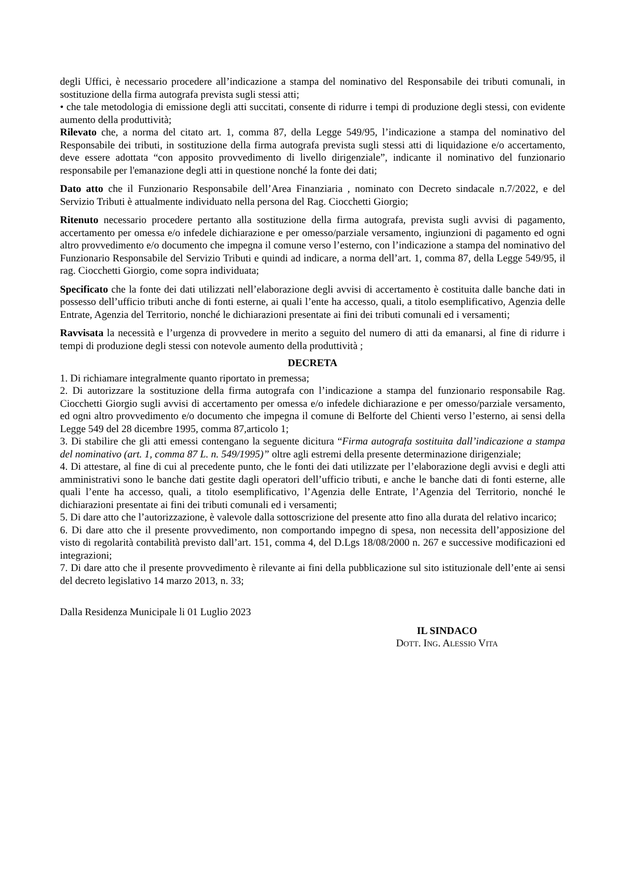degli Uffici, è necessario procedere all’indicazione a stampa del nominativo del Responsabile dei tributi comunali, in sostituzione della firma autografa prevista sugli stessi atti;
• che tale metodologia di emissione degli atti succitati, consente di ridurre i tempi di produzione degli stessi, con evidente aumento della produttività;
Rilevato che, a norma del citato art. 1, comma 87, della Legge 549/95, l’indicazione a stampa del nominativo del Responsabile dei tributi, in sostituzione della firma autografa prevista sugli stessi atti di liquidazione e/o accertamento, deve essere adottata “con apposito provvedimento di livello dirigenziale”, indicante il nominativo del funzionario responsabile per l'emanazione degli atti in questione nonché la fonte dei dati;
Dato atto che il Funzionario Responsabile dell’Area Finanziaria , nominato con Decreto sindacale n.7/2022, e del Servizio Tributi è attualmente individuato nella persona del Rag. Ciocchetti Giorgio;
Ritenuto necessario procedere pertanto alla sostituzione della firma autografa, prevista sugli avvisi di pagamento, accertamento per omessa e/o infedele dichiarazione e per omesso/parziale versamento, ingiunzioni di pagamento ed ogni altro provvedimento e/o documento che impegna il comune verso l’esterno, con l’indicazione a stampa del nominativo del Funzionario Responsabile del Servizio Tributi e quindi ad indicare, a norma dell’art. 1, comma 87, della Legge 549/95, il rag. Ciocchetti Giorgio, come sopra individuata;
Specificato che la fonte dei dati utilizzati nell’elaborazione degli avvisi di accertamento è costituita dalle banche dati in possesso dell’ufficio tributi anche di fonti esterne, ai quali l’ente ha accesso, quali, a titolo esemplificativo, Agenzia delle Entrate, Agenzia del Territorio, nonché le dichiarazioni presentate ai fini dei tributi comunali ed i versamenti;
Ravvisata la necessità e l’urgenza di provvedere in merito a seguito del numero di atti da emanarsi, al fine di ridurre i tempi di produzione degli stessi con notevole aumento della produttività ;
DECRETA
1. Di richiamare integralmente quanto riportato in premessa;
2. Di autorizzare la sostituzione della firma autografa con l’indicazione a stampa del funzionario responsabile Rag. Ciocchetti Giorgio sugli avvisi di accertamento per omessa e/o infedele dichiarazione e per omesso/parziale versamento, ed ogni altro provvedimento e/o documento che impegna il comune di Belforte del Chienti verso l’esterno, ai sensi della Legge 549 del 28 dicembre 1995, comma 87,articolo 1;
3. Di stabilire che gli atti emessi contengano la seguente dicitura “Firma autografa sostituita dall’indicazione a stampa del nominativo (art. 1, comma 87 L. n. 549/1995)” oltre agli estremi della presente determinazione dirigenziale;
4. Di attestare, al fine di cui al precedente punto, che le fonti dei dati utilizzate per l’elaborazione degli avvisi e degli atti amministrativi sono le banche dati gestite dagli operatori dell’ufficio tributi, e anche le banche dati di fonti esterne, alle quali l’ente ha accesso, quali, a titolo esemplificativo, l’Agenzia delle Entrate, l’Agenzia del Territorio, nonché le dichiarazioni presentate ai fini dei tributi comunali ed i versamenti;
5. Di dare atto che l’autorizzazione, è valevole dalla sottoscrizione del presente atto fino alla durata del relativo incarico;
6. Di dare atto che il presente provvedimento, non comportando impegno di spesa, non necessita dell’apposizione del visto di regolarità contabilità previsto dall’art. 151, comma 4, del D.Lgs 18/08/2000 n. 267 e successive modificazioni ed integrazioni;
7. Di dare atto che il presente provvedimento è rilevante ai fini della pubblicazione sul sito istituzionale dell’ente ai sensi del decreto legislativo 14 marzo 2013, n. 33;
Dalla Residenza Municipale li 01 Luglio 2023
IL SINDACO
DOTT. ING. ALESSIO VITA